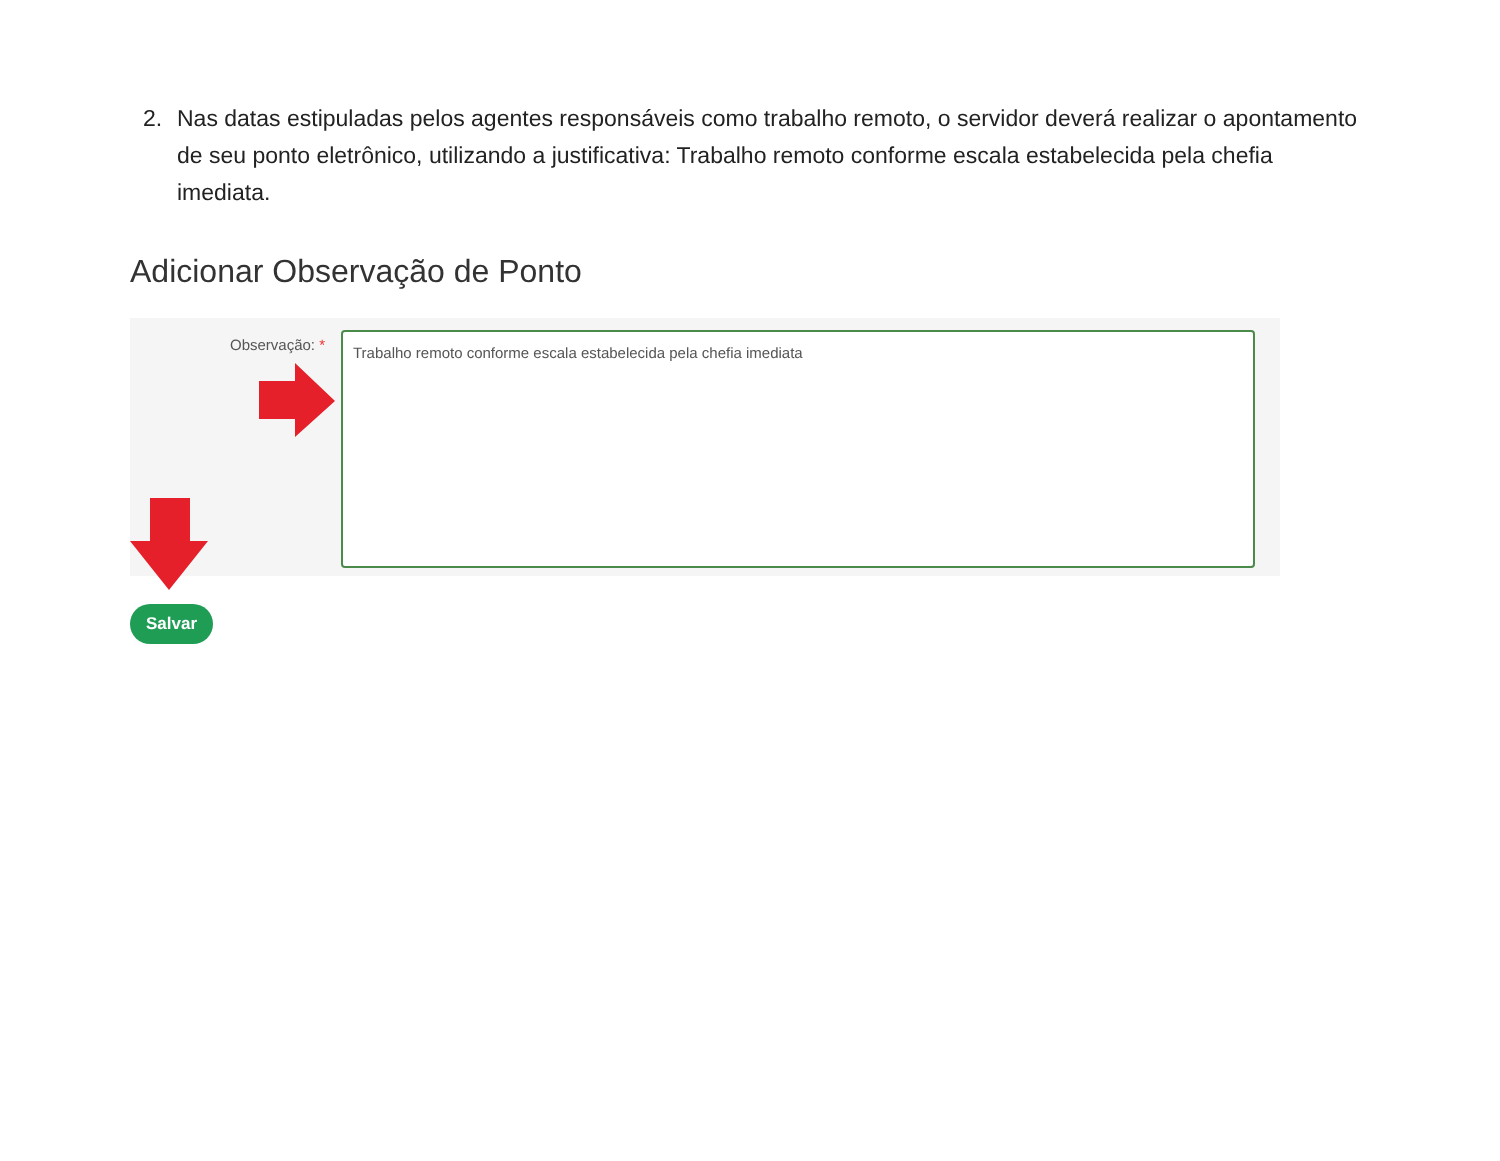2. Nas datas estipuladas pelos agentes responsáveis como trabalho remoto, o servidor deverá realizar o apontamento de seu ponto eletrônico, utilizando a justificativa: Trabalho remoto conforme escala estabelecida pela chefia imediata.
Adicionar Observação de Ponto
Observação: * Trabalho remoto conforme escala estabelecida pela chefia imediata
Salvar